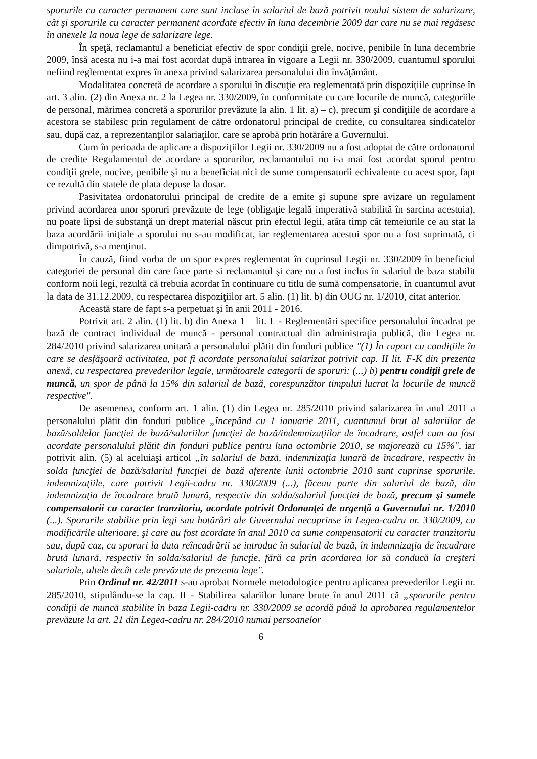sporurile cu caracter permanent care sunt incluse în salariul de bază potrivit noului sistem de salarizare, cât şi sporurile cu caracter permanent acordate efectiv în luna decembrie 2009 dar care nu se mai regăsesc în anexele la noua lege de salarizare lege.
În speţă, reclamantul a beneficiat efectiv de spor condiţii grele, nocive, penibile în luna decembrie 2009, însă acesta nu i-a mai fost acordat după intrarea în vigoare a Legii nr. 330/2009, cuantumul sporului nefiind reglementat expres în anexa privind salarizarea personalului din învăţământ.
Modalitatea concretă de acordare a sporului în discuţie era reglementată prin dispoziţiile cuprinse în art. 3 alin. (2) din Anexa nr. 2 la Legea nr. 330/2009, în conformitate cu care locurile de muncă, categoriile de personal, mărimea concretă a sporurilor prevăzute la alin. 1 lit. a) – c), precum şi condiţiile de acordare a acestora se stabilesc prin regulament de către ordonatorul principal de credite, cu consultarea sindicatelor sau, după caz, a reprezentanţilor salariaţilor, care se aprobă prin hotărâre a Guvernului.
Cum în perioada de aplicare a dispoziţiilor Legii nr. 330/2009 nu a fost adoptat de către ordonatorul de credite Regulamentul de acordare a sporurilor, reclamantului nu i-a mai fost acordat sporul pentru condiţii grele, nocive, penibile şi nu a beneficiat nici de sume compensatorii echivalente cu acest spor, fapt ce rezultă din statele de plata depuse la dosar.
Pasivitatea ordonatorului principal de credite de a emite şi supune spre avizare un regulament privind acordarea unor sporuri prevăzute de lege (obligaţie legală imperativă stabilită în sarcina acestuia), nu poate lipsi de substanţă un drept material născut prin efectul legii, atâta timp cât temeiurile ce au stat la baza acordării iniţiale a sporului nu s-au modificat, iar reglementarea acestui spor nu a fost suprimată, ci dimpotrivă, s-a menţinut.
În cauză, fiind vorba de un spor expres reglementat în cuprinsul Legii nr. 330/2009 în beneficiul categoriei de personal din care face parte si reclamantul şi care nu a fost inclus în salariul de baza stabilit conform noii legi, rezultă că trebuia acordat în continuare cu titlu de sumă compensatorie, în cuantumul avut la data de 31.12.2009, cu respectarea dispoziţiilor art. 5 alin. (1) lit. b) din OUG nr. 1/2010, citat anterior.
Această stare de fapt s-a perpetuat şi în anii 2011 - 2016.
Potrivit art. 2 alin. (1) lit. b) din Anexa 1 – lit. L - Reglementări specifice personalului încadrat pe bază de contract individual de muncă - personal contractual din administraţia publică, din Legea nr. 284/2010 privind salarizarea unitară a personalului plătit din fonduri publice "(1) În raport cu condiţiile în care se desfăşoară activitatea, pot fi acordate personalului salarizat potrivit cap. II lit. F-K din prezenta anexă, cu respectarea prevederilor legale, următoarele categorii de sporuri: (...) b) pentru condiţii grele de muncă, un spor de până la 15% din salariul de bază, corespunzător timpului lucrat la locurile de muncă respective".
De asemenea, conform art. 1 alin. (1) din Legea nr. 285/2010 privind salarizarea în anul 2011 a personalului plătit din fonduri publice „începând cu 1 ianuarie 2011, cuantumul brut al salariilor de bază/soldelor funcţiei de bază/salariilor funcţiei de bază/indemnizaţiilor de încadrare, astfel cum au fost acordate personalului plătit din fonduri publice pentru luna octombrie 2010, se majorează cu 15%", iar potrivit alin. (5) al aceluiaşi articol „în salariul de bază, indemnizaţia lunară de încadrare, respectiv în solda funcţiei de bază/salariul funcţiei de bază aferente lunii octombrie 2010 sunt cuprinse sporurile, indemnizaţiile, care potrivit Legii-cadru nr. 330/2009 (...), făceau parte din salariul de bază, din indemnizaţia de încadrare brută lunară, respectiv din solda/salariul funcţiei de bază, precum şi sumele compensatorii cu caracter tranzitoriu, acordate potrivit Ordonanţei de urgenţă a Guvernului nr. 1/2010 (...). Sporurile stabilite prin legi sau hotărâri ale Guvernului necuprinse în Legea-cadru nr. 330/2009, cu modificările ulterioare, şi care au fost acordate în anul 2010 ca sume compensatorii cu caracter tranzitoriu sau, după caz, ca sporuri la data reîncadrării se introduc în salariul de bază, în indemnizaţia de încadrare brută lunară, respectiv în solda/salariul de funcţie, fără ca prin acordarea lor să conducă la creşteri salariale, altele decât cele prevăzute de prezenta lege".
Prin Ordinul nr. 42/2011 s-au aprobat Normele metodologice pentru aplicarea prevederilor Legii nr. 285/2010, stipulându-se la cap. II - Stabilirea salariilor lunare brute în anul 2011 că „sporurile pentru condiţii de muncă stabilite în baza Legii-cadru nr. 330/2009 se acordă până la aprobarea regulamentelor prevăzute la art. 21 din Legea-cadru nr. 284/2010 numai persoanelor
6